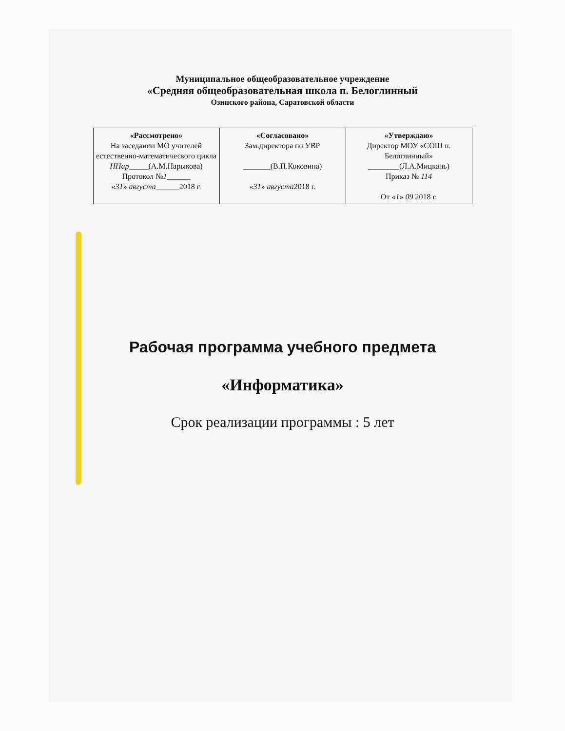Муниципальное общеобразовательное учреждение
«Средняя общеобразовательная школа п. Белоглинный
Озинского района, Саратовской области
| «Рассмотрено» На заседании МО учителей естественно-математического цикла ННар _____(А.М.Нарыкова) Протокол № 1 ______ « 31 » августа ______2018 г. | «Согласовано» Зам.директора по УВР _______(В.П.Коковина) « 31 » августа 2018 г. | «Утверждаю» Директор МОУ «СОШ п. Белоглинный» ________(Л.А.Мицкань) Приказ № 114 От « 1 » 09 2018 г. |
Рабочая программа учебного предмета
«Информатика»
Срок реализации программы : 5 лет